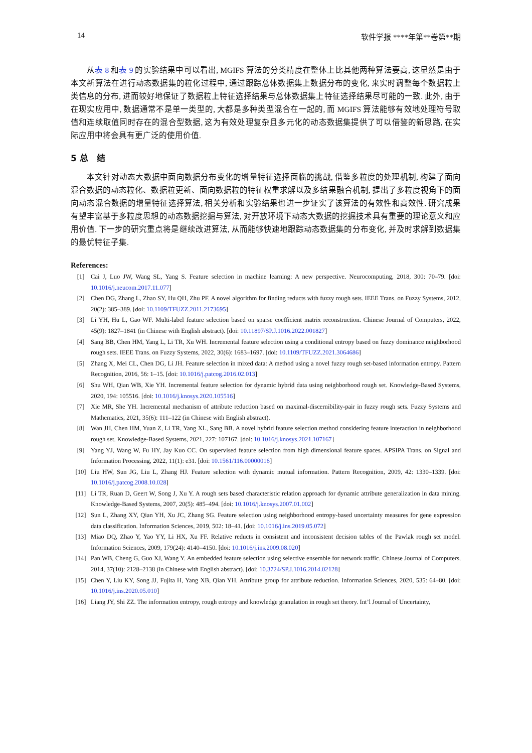14 软件学报 ****年第**卷第**期
从表 8 和表 9 的实验结果中可以看出, MGIFS 算法的分类精度在整体上比其他两种算法要高, 这显然是由于本文新算法在进行动态数据集的粒化过程中, 通过跟踪总体数据集上数据分布的变化, 来实时调整每个数据粒上类信息的分布, 进而较好地保证了数据粒上特征选择结果与总体数据集上特征选择结果尽可能的一致. 此外, 由于在现实应用中, 数据通常不是单一类型的, 大都是多种类型混合在一起的, 而 MGIFS 算法能够有效地处理符号取值和连续取值同时存在的混合型数据, 这为有效处理复杂且多元化的动态数据集提供了可以借鉴的新思路, 在实际应用中将会具有更广泛的使用价值.
5 总　结
本文针对动态大数据中面向数据分布变化的增量特征选择面临的挑战, 借鉴多粒度的处理机制, 构建了面向混合数据的动态粒化、数据粒更新、面向数据粒的特征权重求解以及多结果融合机制, 提出了多粒度视角下的面向动态混合数据的增量特征选择算法, 相关分析和实验结果也进一步证实了该算法的有效性和高效性. 研究成果有望丰富基于多粒度思想的动态数据挖掘与算法, 对开放环境下动态大数据的挖掘技术具有重要的理论意义和应用价值. 下一步的研究重点将是继续改进算法, 从而能够快速地跟踪动态数据集的分布变化, 并及时求解到数据集的最优特征子集.
References:
[1] Cai J, Luo JW, Wang SL, Yang S. Feature selection in machine learning: A new perspective. Neurocomputing, 2018, 300: 70–79. [doi: 10.1016/j.neucom.2017.11.077]
[2] Chen DG, Zhang L, Zhao SY, Hu QH, Zhu PF. A novel algorithm for finding reducts with fuzzy rough sets. IEEE Trans. on Fuzzy Systems, 2012, 20(2): 385–389. [doi: 10.1109/TFUZZ.2011.2173695]
[3] Li YH, Hu L, Gao WF. Multi-label feature selection based on sparse coefficient matrix reconstruction. Chinese Journal of Computers, 2022, 45(9): 1827–1841 (in Chinese with English abstract). [doi: 10.11897/SP.J.1016.2022.001827]
[4] Sang BB, Chen HM, Yang L, Li TR, Xu WH. Incremental feature selection using a conditional entropy based on fuzzy dominance neighborhood rough sets. IEEE Trans. on Fuzzy Systems, 2022, 30(6): 1683–1697. [doi: 10.1109/TFUZZ.2021.3064686]
[5] Zhang X, Mei CL, Chen DG, Li JH. Feature selection in mixed data: A method using a novel fuzzy rough set-based information entropy. Pattern Recognition, 2016, 56: 1–15. [doi: 10.1016/j.patcog.2016.02.013]
[6] Shu WH, Qian WB, Xie YH. Incremental feature selection for dynamic hybrid data using neighborhood rough set. Knowledge-Based Systems, 2020, 194: 105516. [doi: 10.1016/j.knosys.2020.105516]
[7] Xie MR, She YH. Incremental mechanism of attribute reduction based on maximal-discernibility-pair in fuzzy rough sets. Fuzzy Systems and Mathematics, 2021, 35(6): 111–122 (in Chinese with English abstract).
[8] Wan JH, Chen HM, Yuan Z, Li TR, Yang XL, Sang BB. A novel hybrid feature selection method considering feature interaction in neighborhood rough set. Knowledge-Based Systems, 2021, 227: 107167. [doi: 10.1016/j.knosys.2021.107167]
[9] Yang YJ, Wang W, Fu HY, Jay Kuo CC. On supervised feature selection from high dimensional feature spaces. APSIPA Trans. on Signal and Information Processing, 2022, 11(1): e31. [doi: 10.1561/116.00000016]
[10] Liu HW, Sun JG, Liu L, Zhang HJ. Feature selection with dynamic mutual information. Pattern Recognition, 2009, 42: 1330–1339. [doi: 10.1016/j.patcog.2008.10.028]
[11] Li TR, Ruan D, Geert W, Song J, Xu Y. A rough sets based characteristic relation approach for dynamic attribute generalization in data mining. Knowledge-Based Systems, 2007, 20(5): 485–494. [doi: 10.1016/j.knosys.2007.01.002]
[12] Sun L, Zhang XY, Qian YH, Xu JC, Zhang SG. Feature selection using neighborhood entropy-based uncertainty measures for gene expression data classification. Information Sciences, 2019, 502: 18–41. [doi: 10.1016/j.ins.2019.05.072]
[13] Miao DQ, Zhao Y, Yao YY, Li HX, Xu FF. Relative reducts in consistent and inconsistent decision tables of the Pawlak rough set model. Information Sciences, 2009, 179(24): 4140–4150. [doi: 10.1016/j.ins.2009.08.020]
[14] Pan WB, Cheng G, Guo XJ, Wang Y. An embedded feature selection using selective ensemble for network traffic. Chinese Journal of Computers, 2014, 37(10): 2128–2138 (in Chinese with English abstract). [doi: 10.3724/SP.J.1016.2014.02128]
[15] Chen Y, Liu KY, Song JJ, Fujita H, Yang XB, Qian YH. Attribute group for attribute reduction. Information Sciences, 2020, 535: 64–80. [doi: 10.1016/j.ins.2020.05.010]
[16] Liang JY, Shi ZZ. The information entropy, rough entropy and knowledge granulation in rough set theory. Int’l Journal of Uncertainty,